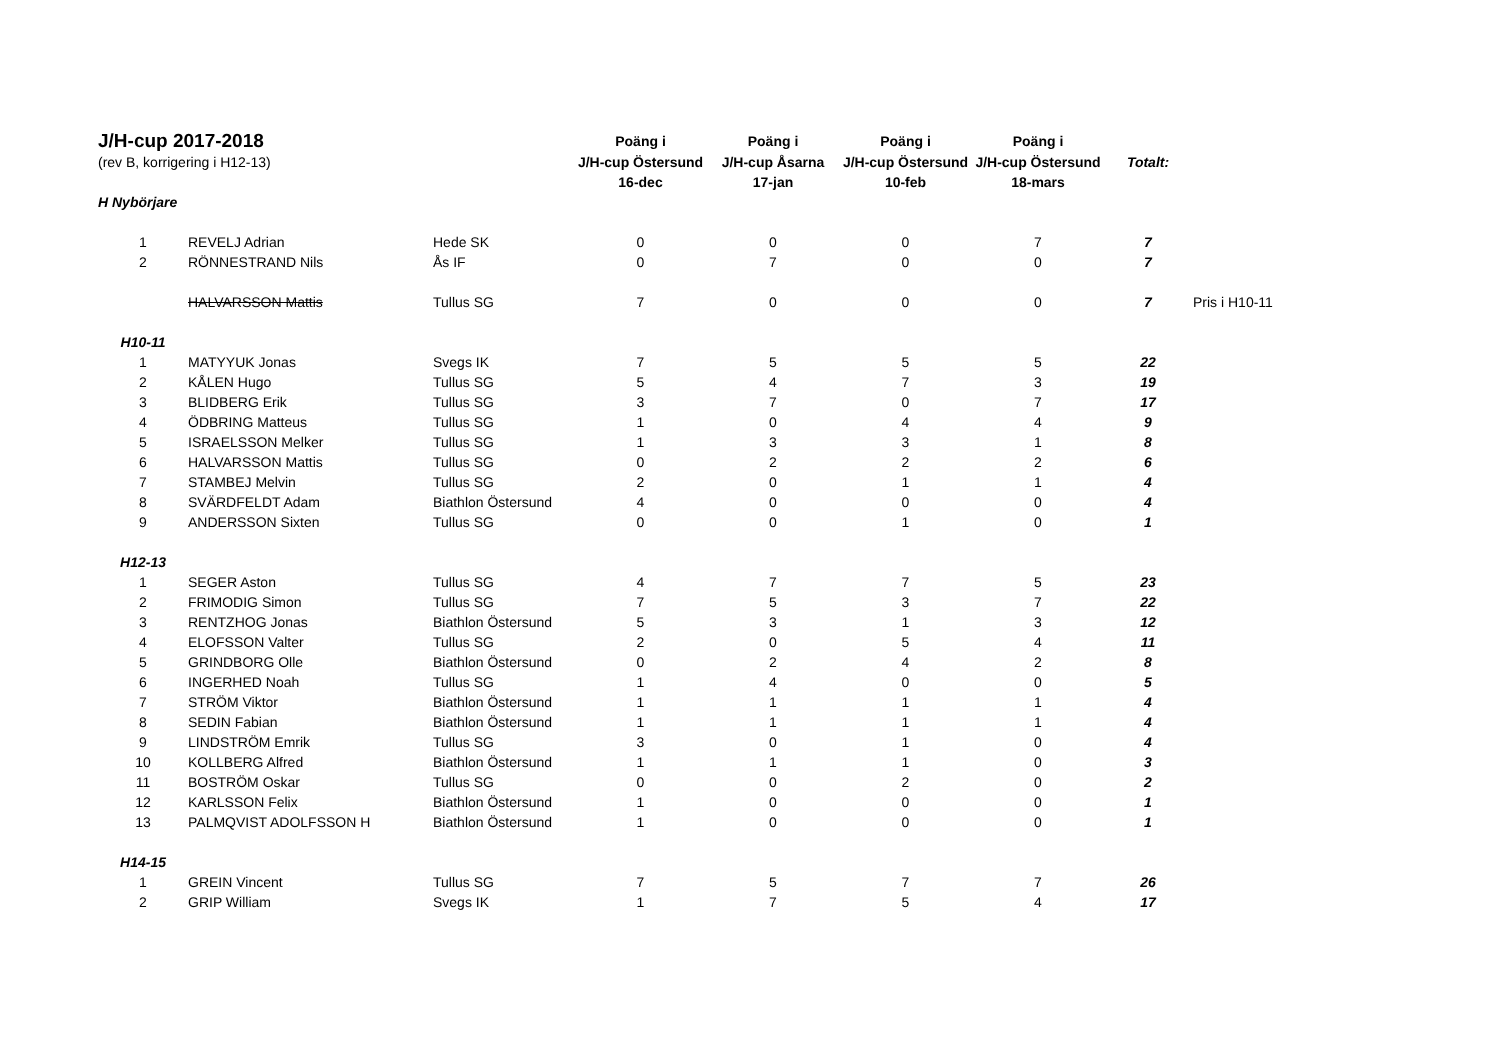| J/H-cup 2017-2018 | | | Poäng i | Poäng i | Poäng i | Poäng i | | |
| (rev B, korrigering i H12-13) | | | J/H-cup Östersund | J/H-cup Åsarna | J/H-cup Östersund | J/H-cup Östersund | Totalt: | |
| | | | 16-dec | 17-jan | 10-feb | 18-mars | | |
| H Nybörjare | | | | | | | | |
| 1 | REVELJ Adrian | Hede SK | 0 | 0 | 0 | 7 | 7 | |
| 2 | RÖNNESTRAND Nils | Ås IF | 0 | 7 | 0 | 0 | 7 | |
| | HALVARSSON Mattis | Tullus SG | 7 | 0 | 0 | 0 | 7 | Pris i H10-11 |
| H10-11 | | | | | | | | |
| 1 | MATYYUK Jonas | Svegs IK | 7 | 5 | 5 | 5 | 22 | |
| 2 | KÅLEN Hugo | Tullus SG | 5 | 4 | 7 | 3 | 19 | |
| 3 | BLIDBERG Erik | Tullus SG | 3 | 7 | 0 | 7 | 17 | |
| 4 | ÖDBRING Matteus | Tullus SG | 1 | 0 | 4 | 4 | 9 | |
| 5 | ISRAELSSON Melker | Tullus SG | 1 | 3 | 3 | 1 | 8 | |
| 6 | HALVARSSON Mattis | Tullus SG | 0 | 2 | 2 | 2 | 6 | |
| 7 | STAMBEJ Melvin | Tullus SG | 2 | 0 | 1 | 1 | 4 | |
| 8 | SVÄRDFELDT Adam | Biathlon Östersund | 4 | 0 | 0 | 0 | 4 | |
| 9 | ANDERSSON Sixten | Tullus SG | 0 | 0 | 1 | 0 | 1 | |
| H12-13 | | | | | | | | |
| 1 | SEGER Aston | Tullus SG | 4 | 7 | 7 | 5 | 23 | |
| 2 | FRIMODIG Simon | Tullus SG | 7 | 5 | 3 | 7 | 22 | |
| 3 | RENTZHOG Jonas | Biathlon Östersund | 5 | 3 | 1 | 3 | 12 | |
| 4 | ELOFSSON Valter | Tullus SG | 2 | 0 | 5 | 4 | 11 | |
| 5 | GRINDBORG Olle | Biathlon Östersund | 0 | 2 | 4 | 2 | 8 | |
| 6 | INGERHED Noah | Tullus SG | 1 | 4 | 0 | 0 | 5 | |
| 7 | STRÖM Viktor | Biathlon Östersund | 1 | 1 | 1 | 1 | 4 | |
| 8 | SEDIN Fabian | Biathlon Östersund | 1 | 1 | 1 | 1 | 4 | |
| 9 | LINDSTRÖM Emrik | Tullus SG | 3 | 0 | 1 | 0 | 4 | |
| 10 | KOLLBERG Alfred | Biathlon Östersund | 1 | 1 | 1 | 0 | 3 | |
| 11 | BOSTRÖM Oskar | Tullus SG | 0 | 0 | 2 | 0 | 2 | |
| 12 | KARLSSON Felix | Biathlon Östersund | 1 | 0 | 0 | 0 | 1 | |
| 13 | PALMQVIST ADOLFSSON H | Biathlon Östersund | 1 | 0 | 0 | 0 | 1 | |
| H14-15 | | | | | | | | |
| 1 | GREIN Vincent | Tullus SG | 7 | 5 | 7 | 7 | 26 | |
| 2 | GRIP William | Svegs IK | 1 | 7 | 5 | 4 | 17 | |